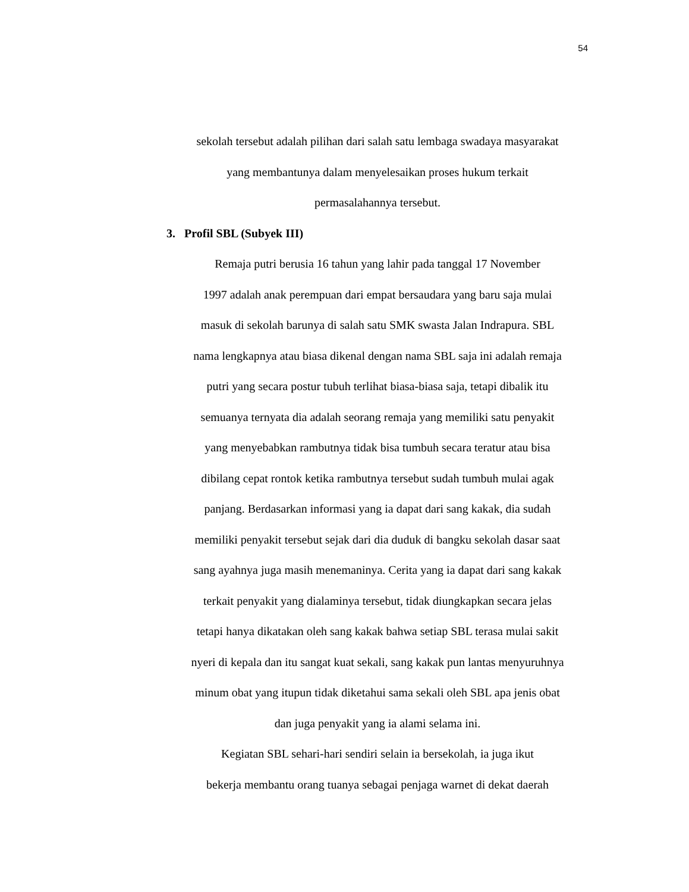54
sekolah tersebut adalah pilihan dari salah satu lembaga swadaya masyarakat
yang membantunya dalam menyelesaikan proses hukum terkait
permasalahannya tersebut.
3. Profil SBL (Subyek III)
Remaja putri berusia 16 tahun yang lahir pada tanggal 17 November
1997 adalah anak perempuan dari empat bersaudara yang baru saja mulai
masuk di sekolah barunya di salah satu SMK swasta Jalan Indrapura. SBL
nama lengkapnya atau biasa dikenal dengan nama SBL saja ini adalah remaja
putri yang secara postur tubuh terlihat biasa-biasa saja, tetapi dibalik itu
semuanya ternyata dia adalah seorang remaja yang memiliki satu penyakit
yang menyebabkan rambutnya tidak bisa tumbuh secara teratur atau bisa
dibilang cepat rontok ketika rambutnya tersebut sudah tumbuh mulai agak
panjang. Berdasarkan informasi yang ia dapat dari sang kakak, dia sudah
memiliki penyakit tersebut sejak dari dia duduk di bangku sekolah dasar saat
sang ayahnya juga masih menemaninya. Cerita yang ia dapat dari sang kakak
terkait penyakit yang dialaminya tersebut, tidak diungkapkan secara jelas
tetapi hanya dikatakan oleh sang kakak bahwa setiap SBL terasa mulai sakit
nyeri di kepala dan itu sangat kuat sekali, sang kakak pun lantas menyuruhnya
minum obat yang itupun tidak diketahui sama sekali oleh SBL apa jenis obat
dan juga penyakit yang ia alami selama ini.
Kegiatan SBL sehari-hari sendiri selain ia bersekolah, ia juga ikut
bekerja membantu orang tuanya sebagai penjaga warnet di dekat daerah